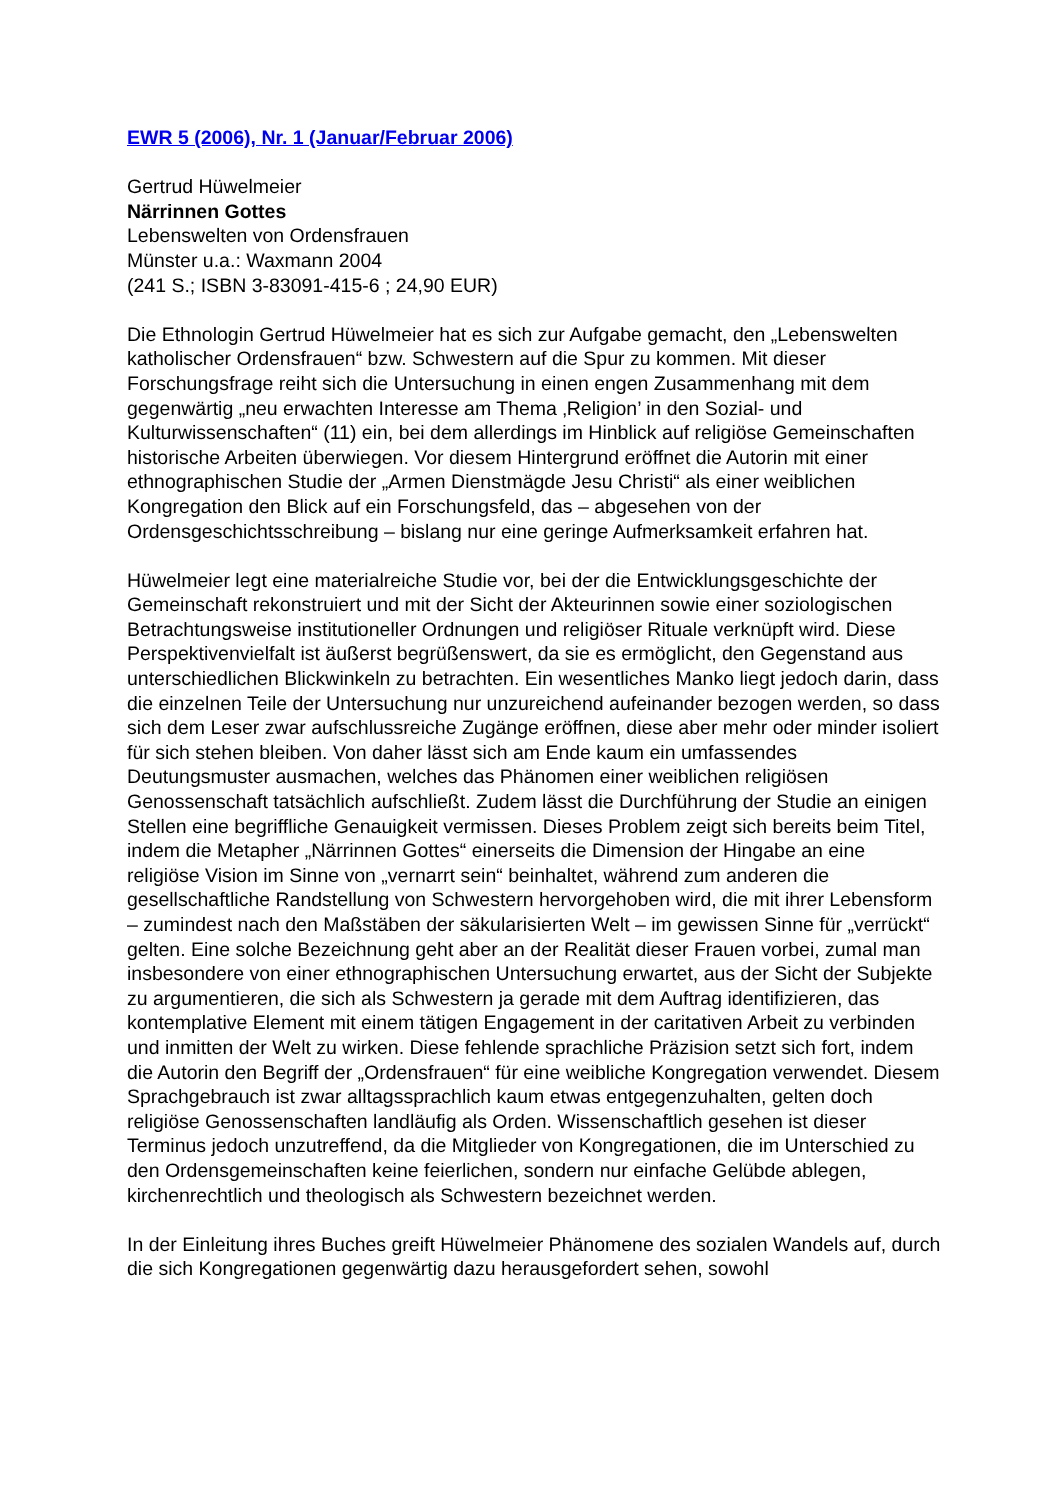EWR 5 (2006), Nr. 1 (Januar/Februar 2006)
Gertrud Hüwelmeier
Närrinnen Gottes
Lebenswelten von Ordensfrauen
Münster u.a.: Waxmann 2004
(241 S.; ISBN 3-83091-415-6 ; 24,90 EUR)
Die Ethnologin Gertrud Hüwelmeier hat es sich zur Aufgabe gemacht, den „Lebenswelten katholischer Ordensfrauen“ bzw. Schwestern auf die Spur zu kommen. Mit dieser Forschungsfrage reiht sich die Untersuchung in einen engen Zusammenhang mit dem gegenwärtig „neu erwachten Interesse am Thema ‚Religion’ in den Sozial- und Kulturwissenschaften“ (11) ein, bei dem allerdings im Hinblick auf religiöse Gemeinschaften historische Arbeiten überwiegen. Vor diesem Hintergrund eröffnet die Autorin mit einer ethnographischen Studie der „Armen Dienstmägde Jesu Christi“ als einer weiblichen Kongregation den Blick auf ein Forschungsfeld, das – abgesehen von der Ordensgeschichtsschreibung – bislang nur eine geringe Aufmerksamkeit erfahren hat.
Hüwelmeier legt eine materialreiche Studie vor, bei der die Entwicklungsgeschichte der Gemeinschaft rekonstruiert und mit der Sicht der Akteurinnen sowie einer soziologischen Betrachtungsweise institutioneller Ordnungen und religiöser Rituale verknüpft wird. Diese Perspektivenvielfalt ist äußerst begrüßenswert, da sie es ermöglicht, den Gegenstand aus unterschiedlichen Blickwinkeln zu betrachten. Ein wesentliches Manko liegt jedoch darin, dass die einzelnen Teile der Untersuchung nur unzureichend aufeinander bezogen werden, so dass sich dem Leser zwar aufschlussreiche Zugänge eröffnen, diese aber mehr oder minder isoliert für sich stehen bleiben. Von daher lässt sich am Ende kaum ein umfassendes Deutungsmuster ausmachen, welches das Phänomen einer weiblichen religiösen Genossenschaft tatsächlich aufschließt. Zudem lässt die Durchführung der Studie an einigen Stellen eine begriffliche Genauigkeit vermissen. Dieses Problem zeigt sich bereits beim Titel, indem die Metapher „Närrinnen Gottes“ einerseits die Dimension der Hingabe an eine religiöse Vision im Sinne von „vernarrt sein“ beinhaltet, während zum anderen die gesellschaftliche Randstellung von Schwestern hervorgehoben wird, die mit ihrer Lebensform – zumindest nach den Maßstäben der säkularisierten Welt – im gewissen Sinne für „verrückt“ gelten. Eine solche Bezeichnung geht aber an der Realität dieser Frauen vorbei, zumal man insbesondere von einer ethnographischen Untersuchung erwartet, aus der Sicht der Subjekte zu argumentieren, die sich als Schwestern ja gerade mit dem Auftrag identifizieren, das kontemplative Element mit einem tätigen Engagement in der caritativen Arbeit zu verbinden und inmitten der Welt zu wirken. Diese fehlende sprachliche Präzision setzt sich fort, indem die Autorin den Begriff der „Ordensfrauen“ für eine weibliche Kongregation verwendet. Diesem Sprachgebrauch ist zwar alltagssprachlich kaum etwas entgegenzuhalten, gelten doch religiöse Genossenschaften landläufig als Orden. Wissenschaftlich gesehen ist dieser Terminus jedoch unzutreffend, da die Mitglieder von Kongregationen, die im Unterschied zu den Ordensgemeinschaften keine feierlichen, sondern nur einfache Gelübde ablegen, kirchenrechtlich und theologisch als Schwestern bezeichnet werden.
In der Einleitung ihres Buches greift Hüwelmeier Phänomene des sozialen Wandels auf, durch die sich Kongregationen gegenwärtig dazu herausgefordert sehen, sowohl